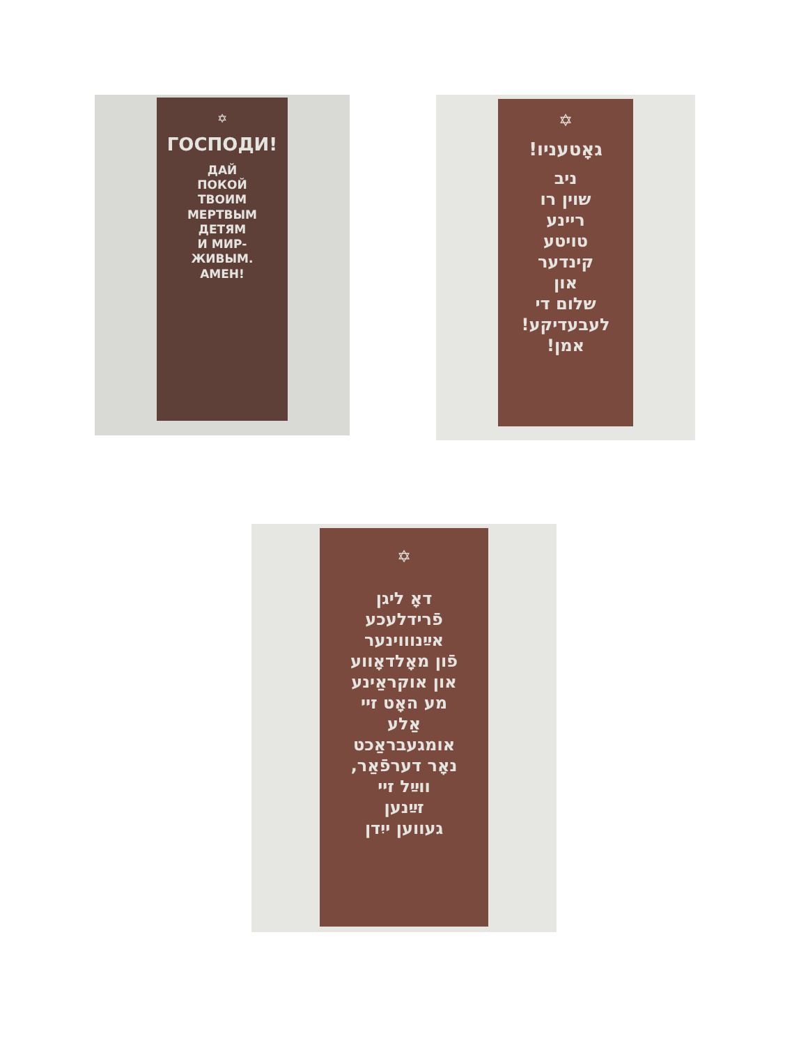✡
ГОСПОДИ!
ДАЙ
ПОКОЙ
ТВОИМ
МЕРТВЫМ
ДЕТЯМ
И МИР-
ЖИВЫМ.
АМЕН!
✡
גאָטעניו!
ניב
שוין רו
ריינע
טויטע
קינדער
און
שלום די
לעבעדיקע!
אמן!
✡
דאָ ליגן
פֿרידלעכע
אײַנוווינער
פֿון מאָלדאָווע
און אוקראַינע
מע האָט זיי
אַלע
אומגעבראַכט
נאָר דערפֿאַר,
ווײַל זיי
זײַנען
געווען ייִדן